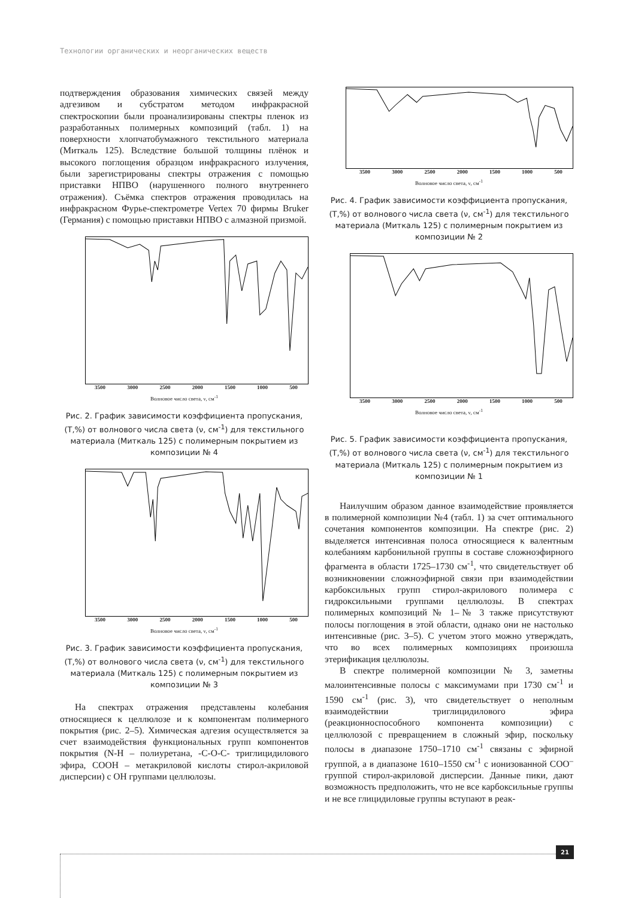Технологии органических и неорганических веществ
подтверждения образования химических связей между адгезивом и субстратом методом инфракрасной спектроскопии были проанализированы спектры пленок из разработанных полимерных композиций (табл. 1) на поверхности хлопчатобумажного текстильного материала (Миткаль 125). Вследствие большой толщины плёнок и высокого поглощения образцом инфракрасного излучения, были зарегистрированы спектры отражения с помощью приставки НПВО (нарушенного полного внутреннего отражения). Съёмка спектров отражения проводилась на инфракрасном Фурье-спектрометре Vertex 70 фирмы Bruker (Германия) с помощью приставки НПВО с алмазной призмой.
3500 3000 2500 2000 1500 1000 500
Волновое число света, ν, см<sup>-1</sup>
Рис. 2. График зависимости коэффициента пропускания, (T,%) от волнового числа света (ν, см<sup>-1</sup>) для текстильного материала (Миткаль 125) с полимерным покрытием из композиции № 4
3500 3000 2500 2000 1500 1000 500
Волновое число света, ν, см<sup>-1</sup>
Рис. 3. График зависимости коэффициента пропускания, (T,%) от волнового числа света (ν, см<sup>-1</sup>) для текстильного материала (Миткаль 125) с полимерным покрытием из композиции № 3
На спектрах отражения представлены колебания относящиеся к целлюлозе и к компонентам полимерного покрытия (рис. 2–5). Химическая адгезия осуществляется за счет взаимодействия функциональных групп компонентов покрытия (N-H – полиуретана, -C-O-C- триглицидилового эфира, COOH – метакриловой кислоты стирол-акриловой дисперсии) с OH группами целлюлозы.
3500 3000 2500 2000 1500 1000 500
Волновое число света, ν, см<sup>-1</sup>
Рис. 4. График зависимости коэффициента пропускания, (T,%) от волнового числа света (ν, см<sup>-1</sup>) для текстильного материала (Миткаль 125) с полимерным покрытием из композиции № 2
3500 3000 2500 2000 1500 1000 500
Волновое число света, ν, см<sup>-1</sup>
Рис. 5. График зависимости коэффициента пропускания, (T,%) от волнового числа света (ν, см<sup>-1</sup>) для текстильного материала (Миткаль 125) с полимерным покрытием из композиции № 1
Наилучшим образом данное взаимодействие проявляется в полимерной композиции №4 (табл. 1) за счет оптимального сочетания компонентов композиции. На спектре (рис. 2) выделяется интенсивная полоса относящиеся к валентным колебаниям карбонильной группы в составе сложноэфирного фрагмента в области 1725–1730 см<sup>-1</sup>, что свидетельствует об возникновении сложноэфирной связи при взаимодействии карбоксильных групп стирол-акрилового полимера с гидроксильными группами целлюлозы. В спектрах полимерных композиций № 1–№ 3 также присутствуют полосы поглощения в этой области, однако они не настолько интенсивные (рис. 3–5). С учетом этого можно утверждать, что во всех полимерных композициях произошла этерификация целлюлозы.
В спектре полимерной композиции № 3, заметны малоинтенсивные полосы с максимумами при 1730 см<sup>-1</sup> и 1590 см<sup>-1</sup> (рис. 3), что свидетельствует о неполным взаимодействии триглицидилового эфира (реакционноспособного компонента композиции) с целлюлозой с превращением в сложный эфир, поскольку полосы в диапазоне 1750–1710 см<sup>-1</sup> связаны с эфирной группой, а в диапазоне 1610–1550 см<sup>-1</sup> с ионизованной COO<sup>–</sup> группой стирол-акриловой дисперсии. Данные пики, дают возможность предположить, что не все карбоксильные группы и не все глицидиловые группы вступают в реак-
21